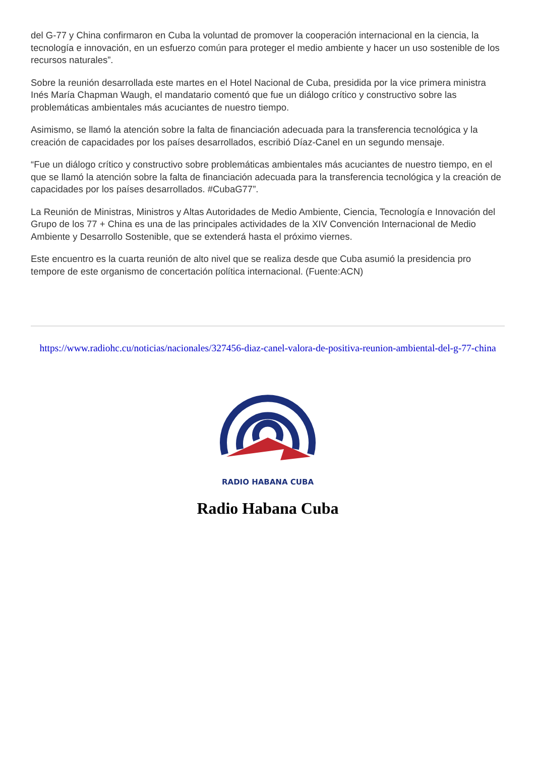del G-77 y China confirmaron en Cuba la voluntad de promover la cooperación internacional en la ciencia, la tecnología e innovación, en un esfuerzo común para proteger el medio ambiente y hacer un uso sostenible de los recursos naturales”.
Sobre la reunión desarrollada este martes en el Hotel Nacional de Cuba, presidida por la vice primera ministra Inés María Chapman Waugh, el mandatario comentó que fue un diálogo crítico y constructivo sobre las problemáticas ambientales más acuciantes de nuestro tiempo.
Asimismo, se llamó la atención sobre la falta de financiación adecuada para la transferencia tecnológica y la creación de capacidades por los países desarrollados, escribió Díaz-Canel en un segundo mensaje.
“Fue un diálogo crítico y constructivo sobre problemáticas ambientales más acuciantes de nuestro tiempo, en el que se llamó la atención sobre la falta de financiación adecuada para la transferencia tecnológica y la creación de capacidades por los países desarrollados. #CubaG77”.
La Reunión de Ministras, Ministros y Altas Autoridades de Medio Ambiente, Ciencia, Tecnología e Innovación del Grupo de los 77 + China es una de las principales actividades de la XIV Convención Internacional de Medio Ambiente y Desarrollo Sostenible, que se extenderá hasta el próximo viernes.
Este encuentro es la cuarta reunión de alto nivel que se realiza desde que Cuba asumió la presidencia pro tempore de este organismo de concertación política internacional. (Fuente:ACN)
https://www.radiohc.cu/noticias/nacionales/327456-diaz-canel-valora-de-positiva-reunion-ambiental-del-g-77-china
RADIO HABANA CUBA
Radio Habana Cuba